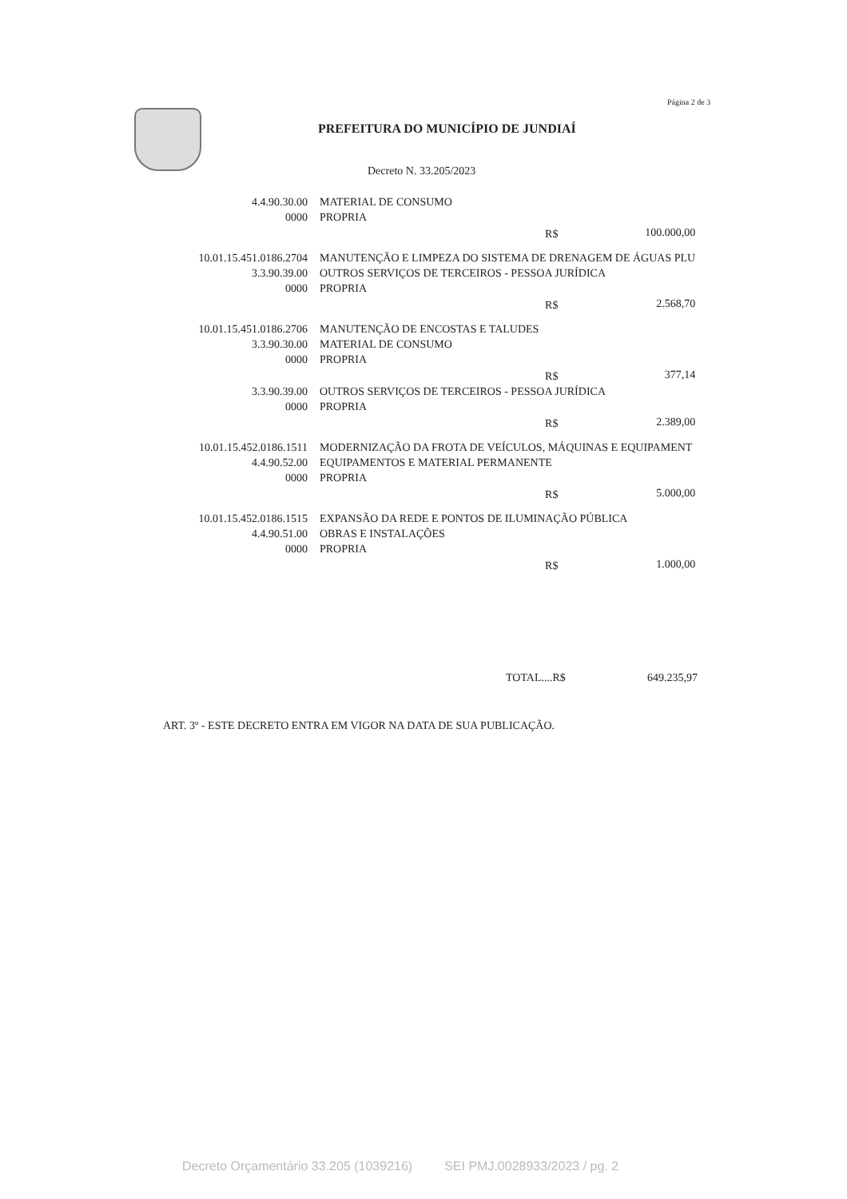Página 2 de 3
PREFEITURA DO MUNICÍPIO DE JUNDIAÍ
Decreto N. 33.205/2023
| 4.4.90.30.00 | MATERIAL DE CONSUMO | | |
| 0000 | PROPRIA | | |
| | | R$ | 100.000,00 |
| 10.01.15.451.0186.2704 | MANUTENÇÃO E LIMPEZA DO SISTEMA DE DRENAGEM DE ÁGUAS PLU | | |
| 3.3.90.39.00 | OUTROS SERVIÇOS DE TERCEIROS - PESSOA JURÍDICA | | |
| 0000 | PROPRIA | | |
| | | R$ | 2.568,70 |
| 10.01.15.451.0186.2706 | MANUTENÇÃO DE ENCOSTAS E TALUDES | | |
| 3.3.90.30.00 | MATERIAL DE CONSUMO | | |
| 0000 | PROPRIA | | |
| | | R$ | 377,14 |
| 3.3.90.39.00 | OUTROS SERVIÇOS DE TERCEIROS - PESSOA JURÍDICA | | |
| 0000 | PROPRIA | | |
| | | R$ | 2.389,00 |
| 10.01.15.452.0186.1511 | MODERNIZAÇÃO DA FROTA DE VEÍCULOS, MÁQUINAS E EQUIPAMENT | | |
| 4.4.90.52.00 | EQUIPAMENTOS E MATERIAL PERMANENTE | | |
| 0000 | PROPRIA | | |
| | | R$ | 5.000,00 |
| 10.01.15.452.0186.1515 | EXPANSÃO DA REDE E PONTOS DE ILUMINAÇÃO PÚBLICA | | |
| 4.4.90.51.00 | OBRAS E INSTALAÇÕES | | |
| 0000 | PROPRIA | | |
| | | R$ | 1.000,00 |
TOTAL....R$ 649.235,97
ART. 3º - ESTE DECRETO ENTRA EM VIGOR NA DATA DE SUA PUBLICAÇÃO.
Decreto Orçamentário 33.205 (1039216) SEI PMJ.0028933/2023 / pg. 2